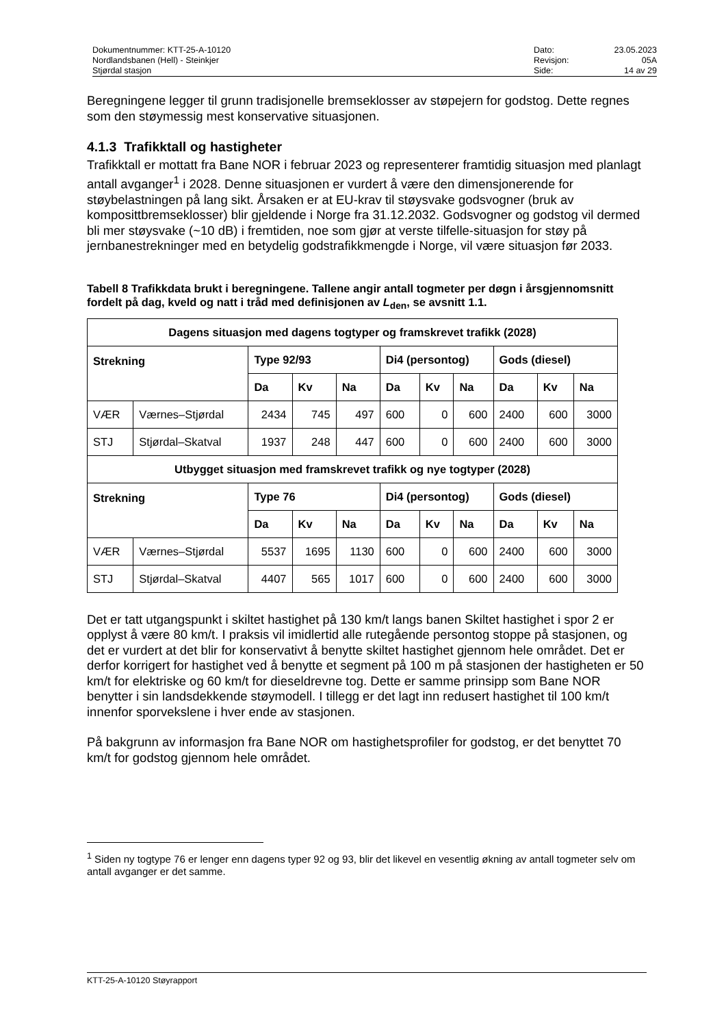Dokumentnummer: KTT-25-A-10120
Nordlandsbanen (Hell) - Steinkjer
Stjørdal stasjon
Dato: 23.05.2023 Revisjon: 05A Side: 14 av 29
Beregningene legger til grunn tradisjonelle bremseklosser av støpejern for godstog. Dette regnes som den støymessig mest konservative situasjonen.
4.1.3 Trafikktall og hastigheter
Trafikktall er mottatt fra Bane NOR i februar 2023 og representerer framtidig situasjon med planlagt antall avganger<sup>1</sup> i 2028. Denne situasjonen er vurdert å være den dimensjonerende for støybelastningen på lang sikt. Årsaken er at EU-krav til støysvake godsvogner (bruk av komposittbremseklosser) blir gjeldende i Norge fra 31.12.2032. Godsvogner og godstog vil dermed bli mer støysvake (~10 dB) i fremtiden, noe som gjør at verste tilfelle-situasjon for støy på jernbanestrekninger med en betydelig godstrafikkmengde i Norge, vil være situasjon før 2033.
Tabell 8 Trafikkdata brukt i beregningene. Tallene angir antall togmeter per døgn i årsgjennomsnitt fordelt på dag, kveld og natt i tråd med definisjonen av L<sub>den</sub>, se avsnitt 1.1.
| Dagens situasjon med dagens togtyper og framskrevet trafikk (2028) | | | | | | | | | | |
| --- | --- | --- | --- | --- | --- | --- | --- | --- | --- | --- |
| Strekning | | Type 92/93 | | | Di4 (persontog) | | | Gods (diesel) | | |
| | | Da | Kv | Na | Da | Kv | Na | Da | Kv | Na |
| VÆR | Værnes–Stjørdal | 2434 | 745 | 497 | 600 | 0 | 600 | 2400 | 600 | 3000 |
| STJ | Stjørdal–Skatval | 1937 | 248 | 447 | 600 | 0 | 600 | 2400 | 600 | 3000 |
| Utbygget situasjon med framskrevet trafikk og nye togtyper (2028) | | | | | | | | | | |
| Strekning | | Type 76 | | | Di4 (persontog) | | | Gods (diesel) | | |
| | | Da | Kv | Na | Da | Kv | Na | Da | Kv | Na |
| VÆR | Værnes–Stjørdal | 5537 | 1695 | 1130 | 600 | 0 | 600 | 2400 | 600 | 3000 |
| STJ | Stjørdal–Skatval | 4407 | 565 | 1017 | 600 | 0 | 600 | 2400 | 600 | 3000 |
Det er tatt utgangspunkt i skiltet hastighet på 130 km/t langs banen Skiltet hastighet i spor 2 er opplyst å være 80 km/t. I praksis vil imidlertid alle rutegående persontog stoppe på stasjonen, og det er vurdert at det blir for konservativt å benytte skiltet hastighet gjennom hele området. Det er derfor korrigert for hastighet ved å benytte et segment på 100 m på stasjonen der hastigheten er 50 km/t for elektriske og 60 km/t for dieseldrevne tog. Dette er samme prinsipp som Bane NOR benytter i sin landsdekkende støymodell. I tillegg er det lagt inn redusert hastighet til 100 km/t innenfor sporvekslene i hver ende av stasjonen.
På bakgrunn av informasjon fra Bane NOR om hastighetsprofiler for godstog, er det benyttet 70 km/t for godstog gjennom hele området.
<sup>1</sup> Siden ny togtype 76 er lenger enn dagens typer 92 og 93, blir det likevel en vesentlig økning av antall togmeter selv om antall avganger er det samme.
KTT-25-A-10120 Støyrapport